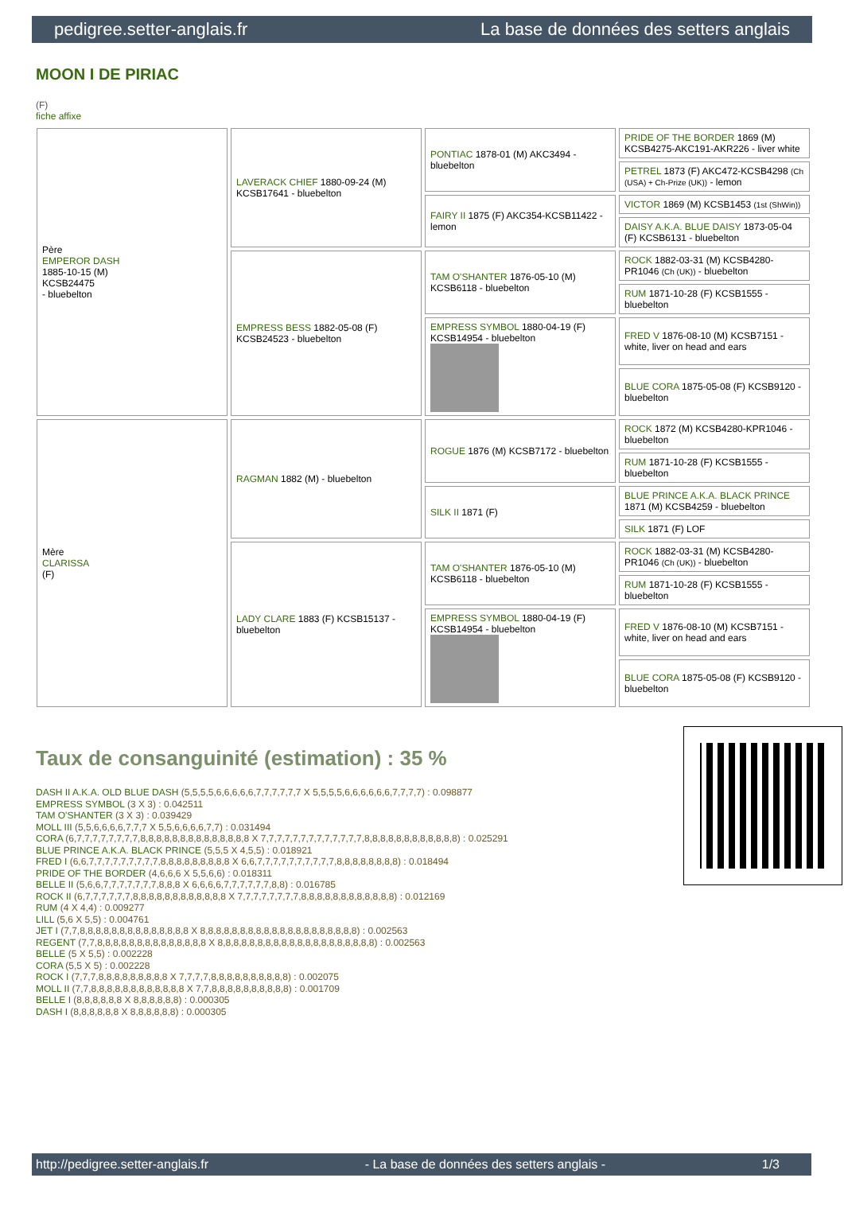pedigree.setter-anglais.fr La base de données des setters anglais
MOON I DE PIRIAC
(F)
fiche affixe
| Père EMPEROR DASH 1885-10-15 (M) KCSB24475 - bluebelton | LAVERACK CHIEF 1880-09-24 (M) KCSB17641 - bluebelton | PONTIAC 1878-01 (M) AKC3494 - bluebelton | PRIDE OF THE BORDER 1869 (M) KCSB4275-AKC191-AKR226 - liver white |
| | | | PETREL 1873 (F) AKC472-KCSB4298 (Ch (USA) + Ch-Prize (UK)) - lemon |
| | | FAIRY II 1875 (F) AKC354-KCSB11422 - lemon | VICTOR 1869 (M) KCSB1453 (1st (ShWin)) |
| | | | DAISY A.K.A. BLUE DAISY 1873-05-04 (F) KCSB6131 - bluebelton |
| | EMPRESS BESS 1882-05-08 (F) KCSB24523 - bluebelton | TAM O'SHANTER 1876-05-10 (M) KCSB6118 - bluebelton | ROCK 1882-03-31 (M) KCSB4280-PR1046 (Ch (UK)) - bluebelton |
| | | | RUM 1871-10-28 (F) KCSB1555 - bluebelton |
| | | EMPRESS SYMBOL 1880-04-19 (F) KCSB14954 - bluebelton | FRED V 1876-08-10 (M) KCSB7151 - white, liver on head and ears |
| | | | BLUE CORA 1875-05-08 (F) KCSB9120 - bluebelton |
| Mère CLARISSA (F) | RAGMAN 1882 (M) - bluebelton | ROGUE 1876 (M) KCSB7172 - bluebelton | ROCK 1872 (M) KCSB4280-KPR1046 - bluebelton |
| | | | RUM 1871-10-28 (F) KCSB1555 - bluebelton |
| | | SILK II 1871 (F) | BLUE PRINCE A.K.A. BLACK PRINCE 1871 (M) KCSB4259 - bluebelton |
| | | | SILK 1871 (F) LOF |
| | LADY CLARE 1883 (F) KCSB15137 - bluebelton | TAM O'SHANTER 1876-05-10 (M) KCSB6118 - bluebelton | ROCK 1882-03-31 (M) KCSB4280-PR1046 (Ch (UK)) - bluebelton |
| | | | RUM 1871-10-28 (F) KCSB1555 - bluebelton |
| | | EMPRESS SYMBOL 1880-04-19 (F) KCSB14954 - bluebelton | FRED V 1876-08-10 (M) KCSB7151 - white, liver on head and ears |
| | | | BLUE CORA 1875-05-08 (F) KCSB9120 - bluebelton |
Taux de consanguinité (estimation) : 35 %
DASH II A.K.A. OLD BLUE DASH (5,5,5,5,6,6,6,6,6,7,7,7,7,7,7 X 5,5,5,5,6,6,6,6,6,6,7,7,7,7) : 0.098877
EMPRESS SYMBOL (3 X 3) : 0.042511
TAM O'SHANTER (3 X 3) : 0.039429
MOLL III (5,5,6,6,6,6,7,7,7 X 5,5,6,6,6,6,7,7) : 0.031494
CORA (6,7,7,7,7,7,7,7,7,8,8,8,8,8,8,8,8,8,8,8,8,8,8 X 7,7,7,7,7,7,7,7,7,7,7,7,7,8,8,8,8,8,8,8,8,8,8,8,8) : 0.025291
BLUE PRINCE A.K.A. BLACK PRINCE (5,5,5 X 4,5,5) : 0.018921
FRED I (6,6,7,7,7,7,7,7,7,7,7,8,8,8,8,8,8,8,8,8 X 6,6,7,7,7,7,7,7,7,7,7,7,8,8,8,8,8,8,8,8) : 0.018494
PRIDE OF THE BORDER (4,6,6,6 X 5,5,6,6) : 0.018311
BELLE II (5,6,6,7,7,7,7,7,7,7,8,8,8 X 6,6,6,6,7,7,7,7,7,7,8,8) : 0.016785
ROCK II (6,7,7,7,7,7,7,8,8,8,8,8,8,8,8,8,8,8,8 X 7,7,7,7,7,7,7,7,8,8,8,8,8,8,8,8,8,8,8,8) : 0.012169
RUM (4 X 4,4) : 0.009277
LILL (5,6 X 5,5) : 0.004761
JET I (7,7,8,8,8,8,8,8,8,8,8,8,8,8,8,8 X 8,8,8,8,8,8,8,8,8,8,8,8,8,8,8,8,8,8,8,8) : 0.002563
REGENT (7,7,8,8,8,8,8,8,8,8,8,8,8,8,8,8 X 8,8,8,8,8,8,8,8,8,8,8,8,8,8,8,8,8,8,8,8) : 0.002563
BELLE (5 X 5,5) : 0.002228
CORA (5,5 X 5) : 0.002228
ROCK I (7,7,7,8,8,8,8,8,8,8,8,8 X 7,7,7,7,8,8,8,8,8,8,8,8,8,8) : 0.002075
MOLL II (7,7,8,8,8,8,8,8,8,8,8,8,8,8 X 7,7,8,8,8,8,8,8,8,8,8,8) : 0.001709
BELLE I (8,8,8,8,8,8 X 8,8,8,8,8,8) : 0.000305
DASH I (8,8,8,8,8,8 X 8,8,8,8,8,8) : 0.000305
http://pedigree.setter-anglais.fr - La base de données des setters anglais - 1/3